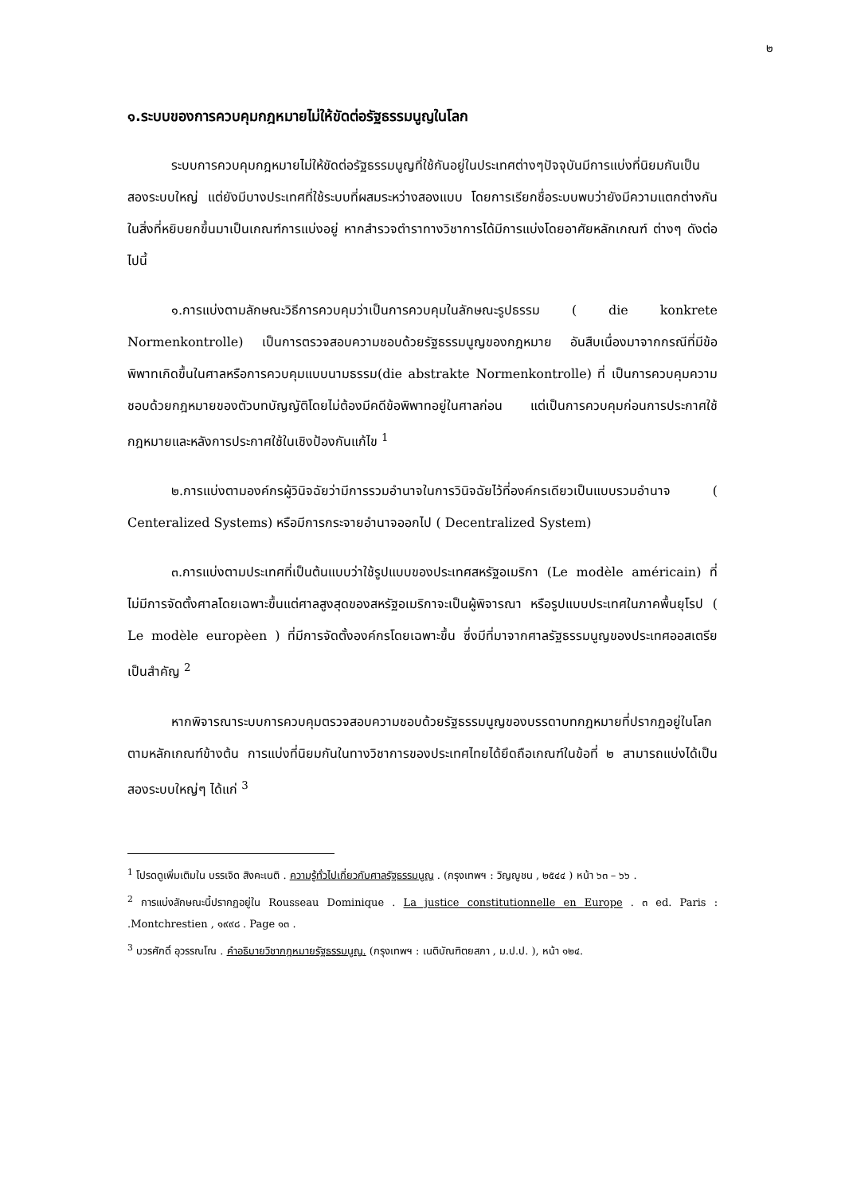๒
๑.ระบบของการควบคุมกฎหมายไม่ให้ขัดต่อรัฐธรรมนูญในโลก
ระบบการควบคุมกฎหมายไม่ให้ขัดต่อรัฐธรรมนูญที่ใช้กันอยู่ในประเทศต่างๆปัจจุบันมีการแบ่งที่นิยมกันเป็นสองระบบใหญ่ แต่ยังมีบางประเทศที่ใช้ระบบที่ผสมระหว่างสองแบบ โดยการเรียกชื่อระบบพบว่ายังมีความแตกต่างกันในสิ่งที่หยิบยกขึ้นมาเป็นเกณฑ์การแบ่งอยู่ หากสำรวจตำราทางวิชาการได้มีการแบ่งโดยอาศัยหลักเกณฑ์ ต่างๆ ดังต่อไปนี้
๑.การแบ่งตามลักษณะวิธีการควบคุมว่าเป็นการควบคุมในลักษณะรูปธรรม ( die konkrete Normenkontrolle) เป็นการตรวจสอบความชอบด้วยรัฐธรรมนูญของกฎหมาย อันสืบเนื่องมาจากกรณีที่มีข้อพิพาทเกิดขึ้นในศาลหรือการควบคุมแบบนามธรรม(die abstrakte Normenkontrolle) ที่ เป็นการควบคุมความชอบด้วยกฎหมายของตัวบทบัญญัติโดยไม่ต้องมีคดีข้อพิพาทอยู่ในศาลก่อน แต่เป็นการควบคุมก่อนการประกาศใช้กฎหมายและหลังการประกาศใช้ในเชิงป้องกันแก้ไข <sup>1</sup>
๒.การแบ่งตามองค์กรผู้วินิจฉัยว่ามีการรวมอำนาจในการวินิจฉัยไว้ที่องค์กรเดียวเป็นแบบรวมอำนาจ ( Centeralized Systems) หรือมีการกระจายอำนาจออกไป ( Decentralized System)
๓.การแบ่งตามประเทศที่เป็นต้นแบบว่าใช้รูปแบบของประเทศสหรัฐอเมริกา (Le modèle américain) ที่ไม่มีการจัดตั้งศาลโดยเฉพาะขึ้นแต่ศาลสูงสุดของสหรัฐอเมริกาจะเป็นผู้พิจารณา หรือรูปแบบประเทศในภาคพื้นยุโรป ( Le modèle europèen ) ที่มีการจัดตั้งองค์กรโดยเฉพาะขึ้น ซึ่งมีที่มาจากศาลรัฐธรรมนูญของประเทศออสเตรีย เป็นสำคัญ <sup>2</sup>
หากพิจารณาระบบการควบคุมตรวจสอบความชอบด้วยรัฐธรรมนูญของบรรดาบทกฎหมายที่ปรากฏอยู่ในโลกตามหลักเกณฑ์ข้างต้น การแบ่งที่นิยมกันในทางวิชาการของประเทศไทยได้ยึดถือเกณฑ์ในข้อที่ ๒ สามารถแบ่งได้เป็นสองระบบใหญ่ๆ ได้แก่ <sup>3</sup>
<sup>1</sup> โปรดดูเพิ่มเติมใน บรรเจิด สิงคะเนติ . ความรู้ทั่วไปเกี่ยวกับศาลรัฐธรรมนูญ . (กรุงเทพฯ : วิญญูชน , ๒๕๔๔ ) หน้า ๖๓ – ๖๖ .
<sup>2</sup> การแบ่งลักษณะนี้ปรากฏอยู่ใน Rousseau Dominique . La justice constitutionnelle en Europe . ๓ ed. Paris : .Montchrestien , ๑๙๙๘ . Page ๑๓ .
<sup>3</sup> บวรศักดิ์ อุวรรณโณ . คำอธิบายวิชากฎหมายรัฐธรรมนูญ. (กรุงเทพฯ : เนติบัณฑิตยสภา , ม.ป.ป. ), หน้า ๑๒๔.